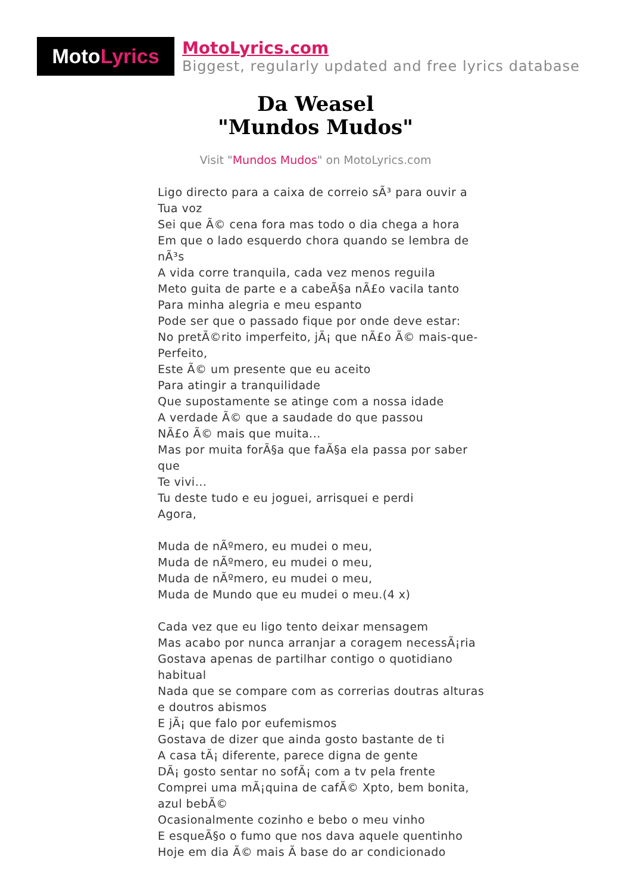Moto Lyrics
MotoLyrics.com
Biggest, regularly updated and free lyrics database
Da Weasel
"Mundos Mudos"
Visit "Mundos Mudos" on MotoLyrics.com
Ligo directo para a caixa de correio sÃ³ para ouvir a Tua voz
Sei que Ã© cena fora mas todo o dia chega a hora
Em que o lado esquerdo chora quando se lembra de nÃ³s
A vida corre tranquila, cada vez menos reguila
Meto guita de parte e a cabeÃ§a nÃ£o vacila tanto
Para minha alegria e meu espanto
Pode ser que o passado fique por onde deve estar:
No pretÃ©rito imperfeito, jÃ¡ que nÃ£o Ã© mais-que-Perfeito,
Este Ã© um presente que eu aceito
Para atingir a tranquilidade
Que supostamente se atinge com a nossa idade
A verdade Ã© que a saudade do que passou
NÃ£o Ã© mais que muita...
Mas por muita forÃ§a que faÃ§a ela passa por saber que
Te vivi...
Tu deste tudo e eu joguei, arrisquei e perdi
Agora,
Muda de nÃºmero, eu mudei o meu,
Muda de nÃºmero, eu mudei o meu,
Muda de nÃºmero, eu mudei o meu,
Muda de Mundo que eu mudei o meu.(4 x)
Cada vez que eu ligo tento deixar mensagem
Mas acabo por nunca arranjar a coragem necessÃ¡ria
Gostava apenas de partilhar contigo o quotidiano habitual
Nada que se compare com as correrias doutras alturas e doutros abismos
E jÃ¡ que falo por eufemismos
Gostava de dizer que ainda gosto bastante de ti
A casa tÃ¡ diferente, parece digna de gente
DÃ¡ gosto sentar no sofÃ¡ com a tv pela frente
Comprei uma mÃ¡quina de cafÃ© Xpto, bem bonita, azul bebÃ©
Ocasionalmente cozinho e bebo o meu vinho
E esqueÃ§o o fumo que nos dava aquele quentinho
Hoje em dia Ã© mais Ã base do ar condicionado